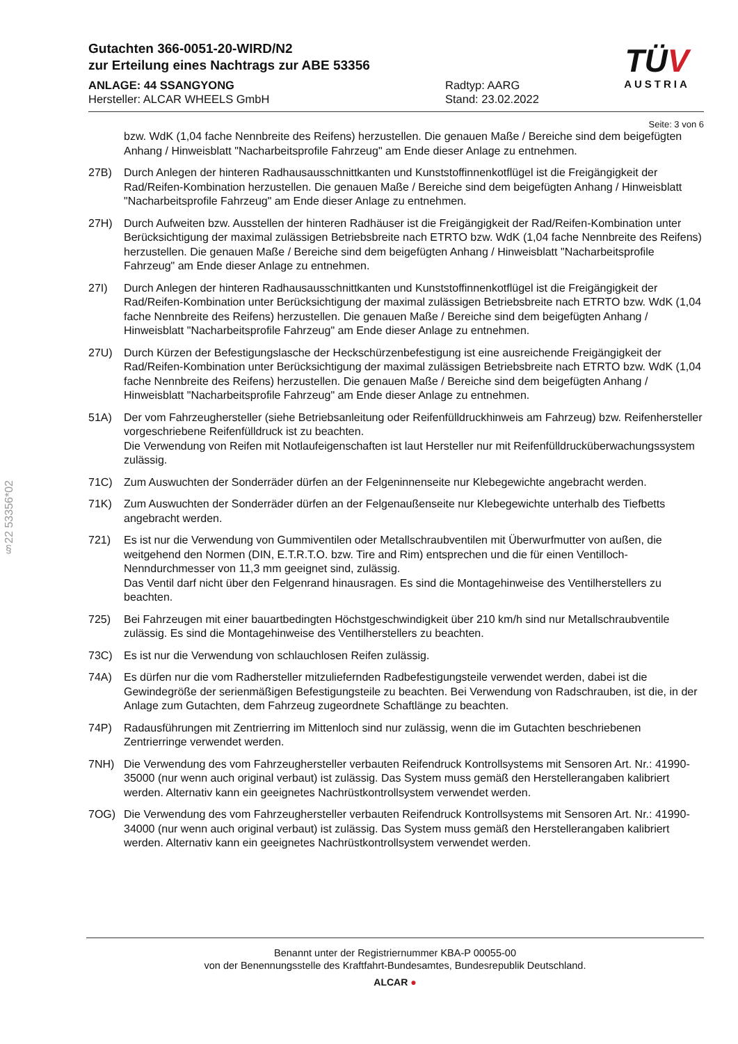TÜV
AUSTRIA
Gutachten 366-0051-20-WIRD/N2
zur Erteilung eines Nachtrags zur ABE 53356
ANLAGE: 44 SSANGYONG
Hersteller: ALCAR WHEELS GmbH
Radtyp: AARG
Stand: 23.02.2022
Seite: 3 von 6
bzw. WdK (1,04 fache Nennbreite des Reifens) herzustellen. Die genauen Maße / Bereiche sind dem beigefügten Anhang / Hinweisblatt "Nacharbeitsprofile Fahrzeug" am Ende dieser Anlage zu entnehmen.
27B) Durch Anlegen der hinteren Radhausausschnittkanten und Kunststoffinnenkotflügel ist die Freigängigkeit der Rad/Reifen-Kombination herzustellen. Die genauen Maße / Bereiche sind dem beigefügten Anhang / Hinweisblatt "Nacharbeitsprofile Fahrzeug" am Ende dieser Anlage zu entnehmen.
27H) Durch Aufweiten bzw. Ausstellen der hinteren Radhäuser ist die Freigängigkeit der Rad/Reifen-Kombination unter Berücksichtigung der maximal zulässigen Betriebsbreite nach ETRTO bzw. WdK (1,04 fache Nennbreite des Reifens) herzustellen. Die genauen Maße / Bereiche sind dem beigefügten Anhang / Hinweisblatt "Nacharbeitsprofile Fahrzeug" am Ende dieser Anlage zu entnehmen.
27I) Durch Anlegen der hinteren Radhausausschnittkanten und Kunststoffinnenkotflügel ist die Freigängigkeit der Rad/Reifen-Kombination unter Berücksichtigung der maximal zulässigen Betriebsbreite nach ETRTO bzw. WdK (1,04 fache Nennbreite des Reifens) herzustellen. Die genauen Maße / Bereiche sind dem beigefügten Anhang / Hinweisblatt "Nacharbeitsprofile Fahrzeug" am Ende dieser Anlage zu entnehmen.
27U) Durch Kürzen der Befestigungslasche der Heckschürzenbefestigung ist eine ausreichende Freigängigkeit der Rad/Reifen-Kombination unter Berücksichtigung der maximal zulässigen Betriebsbreite nach ETRTO bzw. WdK (1,04 fache Nennbreite des Reifens) herzustellen. Die genauen Maße / Bereiche sind dem beigefügten Anhang / Hinweisblatt "Nacharbeitsprofile Fahrzeug" am Ende dieser Anlage zu entnehmen.
51A) Der vom Fahrzeughersteller (siehe Betriebsanleitung oder Reifenfülldruckhinweis am Fahrzeug) bzw. Reifenhersteller vorgeschriebene Reifenfülldruck ist zu beachten.
Die Verwendung von Reifen mit Notlaufeigenschaften ist laut Hersteller nur mit Reifenfülldrucküberwachungssystem zulässig.
71C) Zum Auswuchten der Sonderräder dürfen an der Felgeninnenseite nur Klebegewichte angebracht werden.
71K) Zum Auswuchten der Sonderräder dürfen an der Felgenaußenseite nur Klebegewichte unterhalb des Tiefbetts angebracht werden.
721) Es ist nur die Verwendung von Gummiventilen oder Metallschraubventilen mit Überwurfmutter von außen, die weitgehend den Normen (DIN, E.T.R.T.O. bzw. Tire and Rim) entsprechen und die für einen Ventilloch-Nenndurchmesser von 11,3 mm geeignet sind, zulässig.
Das Ventil darf nicht über den Felgenrand hinausragen. Es sind die Montagehinweise des Ventilherstellers zu beachten.
725) Bei Fahrzeugen mit einer bauartbedingten Höchstgeschwindigkeit über 210 km/h sind nur Metallschraubventile zulässig. Es sind die Montagehinweise des Ventilherstellers zu beachten.
73C) Es ist nur die Verwendung von schlauchlosen Reifen zulässig.
74A) Es dürfen nur die vom Radhersteller mitzuliefernden Radbefestigungsteile verwendet werden, dabei ist die Gewindegröße der serienmäßigen Befestigungsteile zu beachten. Bei Verwendung von Radschrauben, ist die, in der Anlage zum Gutachten, dem Fahrzeug zugeordnete Schaftlänge zu beachten.
74P) Radausführungen mit Zentrierring im Mittenloch sind nur zulässig, wenn die im Gutachten beschriebenen Zentrierringe verwendet werden.
7NH) Die Verwendung des vom Fahrzeughersteller verbauten Reifendruck Kontrollsystems mit Sensoren Art. Nr.: 41990-35000 (nur wenn auch original verbaut) ist zulässig. Das System muss gemäß den Herstellerangaben kalibriert werden. Alternativ kann ein geeignetes Nachrüstkontrollsystem verwendet werden.
7OG) Die Verwendung des vom Fahrzeughersteller verbauten Reifendruck Kontrollsystems mit Sensoren Art. Nr.: 41990-34000 (nur wenn auch original verbaut) ist zulässig. Das System muss gemäß den Herstellerangaben kalibriert werden. Alternativ kann ein geeignetes Nachrüstkontrollsystem verwendet werden.
§22 53356*02
Benannt unter der Registriernummer KBA-P 00055-00
von der Benennungsstelle des Kraftfahrt-Bundesamtes, Bundesrepublik Deutschland.
ALCAR ●